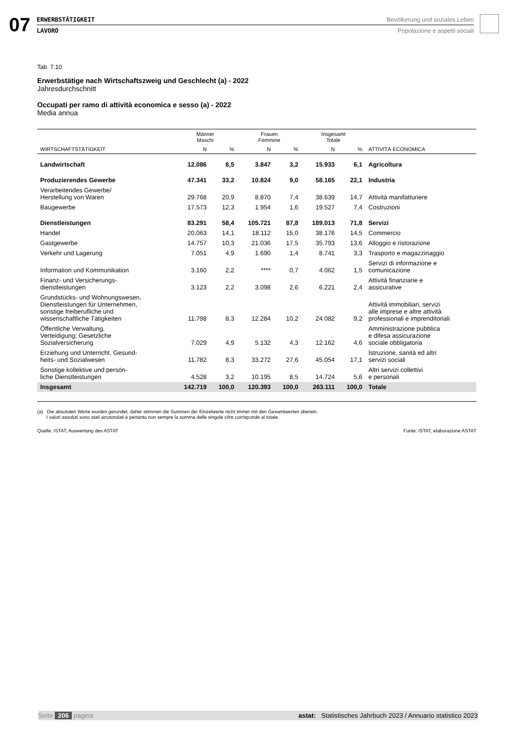07
ERWERBSTÄTIGKEIT
LAVORO
Bevölkerung und soziales Leben
Popolazione e aspetti sociali
Tab. 7.10
Erwerbstätige nach Wirtschaftszweig und Geschlecht (a) - 2022
Jahresdurchschnitt
Occupati per ramo di attività economica e sesso (a) - 2022
Media annua
| WIRTSCHAFTSTÄTIGKEIT | Männer Maschi | | Frauen Femmine | | Insgesamt Totale | | ATTIVITÀ ECONOMICA |
| --- | --- | --- | --- | --- | --- | --- | --- |
| | N | % | N | % | N | % | |
| Landwirtschaft | 12.086 | 8,5 | 3.847 | 3,2 | 15.933 | 6,1 | Agricoltura |
| Produzierendes Gewerbe | 47.341 | 33,2 | 10.824 | 9,0 | 58.165 | 22,1 | Industria |
| Verarbeitendes Gewerbe/ Herstellung von Waren | 29.768 | 20,9 | 8.870 | 7,4 | 38.639 | 14,7 | Attività manifatturiere |
| Baugewerbe | 17.573 | 12,3 | 1.954 | 1,6 | 19.527 | 7,4 | Costruzioni |
| Dienstleistungen | 83.291 | 58,4 | 105.721 | 87,8 | 189.013 | 71,8 | Servizi |
| Handel | 20.063 | 14,1 | 18.112 | 15,0 | 38.176 | 14,5 | Commercio |
| Gastgewerbe | 14.757 | 10,3 | 21.036 | 17,5 | 35.793 | 13,6 | Alloggio e ristorazione |
| Verkehr und Lagerung | 7.051 | 4,9 | 1.690 | 1,4 | 8.741 | 3,3 | Trasporto e magazzinaggio |
| Information und Kommunikation | 3.160 | 2,2 | **** | 0,7 | 4.062 | 1,5 | Servizi di informazione e comunicazione |
| Finanz- und Versicherungs- dienstleistungen | 3.123 | 2,2 | 3.098 | 2,6 | 6.221 | 2,4 | Attività finanziarie e assicurative |
| Grundstücks- und Wohnungswesen, Dienstleistungen für Unternehmen, sonstige freiberufliche und wissenschaftliche Tätigkeiten | 11.798 | 8,3 | 12.284 | 10,2 | 24.082 | 9,2 | Attività immobiliari, servizi alle imprese e altre attività professionali e imprenditoriali |
| Öffentliche Verwaltung, Verteidigung; Gesetzliche Sozialversicherung | 7.029 | 4,9 | 5.132 | 4,3 | 12.162 | 4,6 | Amministrazione pubblica e difesa assicurazione sociale obbligatoria |
| Erziehung und Unterricht, Gesund- heits- und Sozialwesen | 11.782 | 8,3 | 33.272 | 27,6 | 45.054 | 17,1 | Istruzione, sanità ed altri servizi sociali |
| Sonstige kollektive und persön- liche Dienstleistungen | 4.528 | 3,2 | 10.195 | 8,5 | 14.724 | 5,6 | Altri servizi collettivi e personali |
| Insgesamt | 142.719 | 100,0 | 120.393 | 100,0 | 263.111 | 100,0 | Totale |
(a) Die absoluten Werte wurden gerundet, daher stimmen die Summen der Einzelwerte nicht immer mit den Gesamtwerten überein.
I valori assoluti sono stati arrotondati e pertanto non sempre la somma delle singole cifre corrisponde al totale.
Quelle: ISTAT, Auswertung des ASTAT Fonte: ISTAT, elaborazione ASTAT
Seite 206 pagina astat: Statistisches Jahrbuch 2023 / Annuario statistico 2023